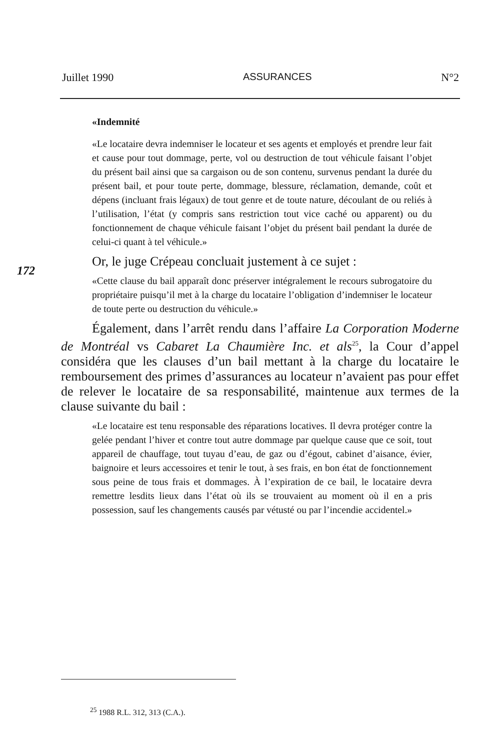Juillet 1990 ASSURANCES N°2
172
«Indemnité
«Le locataire devra indemniser le locateur et ses agents et employés et prendre leur fait et cause pour tout dommage, perte, vol ou destruction de tout véhicule faisant l’objet du présent bail ainsi que sa cargaison ou de son contenu, survenus pendant la durée du présent bail, et pour toute perte, dommage, blessure, réclamation, demande, coût et dépens (incluant frais légaux) de tout genre et de toute nature, découlant de ou reliés à l’utilisation, l’état (y compris sans restriction tout vice caché ou apparent) ou du fonctionnement de chaque véhicule faisant l’objet du présent bail pendant la durée de celui-ci quant à tel véhicule.»
Or, le juge Crépeau concluait justement à ce sujet :
«Cette clause du bail apparaît donc préserver intégralement le recours subrogatoire du propriétaire puisqu’il met à la charge du locataire l’obligation d’indemniser le locateur de toute perte ou destruction du véhicule.»
Également, dans l’arrêt rendu dans l’affaire La Corporation Moderne de Montréal vs Cabaret La Chaumière Inc. et als<sup>25</sup>, la Cour d’appel considéra que les clauses d’un bail mettant à la charge du locataire le remboursement des primes d’assurances au locateur n’avaient pas pour effet de relever le locataire de sa responsabilité, maintenue aux termes de la clause suivante du bail :
«Le locataire est tenu responsable des réparations locatives. Il devra protéger contre la gelée pendant l’hiver et contre tout autre dommage par quelque cause que ce soit, tout appareil de chauffage, tout tuyau d’eau, de gaz ou d’égout, cabinet d’aisance, évier, baignoire et leurs accessoires et tenir le tout, à ses frais, en bon état de fonctionnement sous peine de tous frais et dommages. À l’expiration de ce bail, le locataire devra remettre lesdits lieux dans l’état où ils se trouvaient au moment où il en a pris possession, sauf les changements causés par vétusté ou par l’incendie accidentel.»
<sup>25</sup> 1988 R.L. 312, 313 (C.A.).